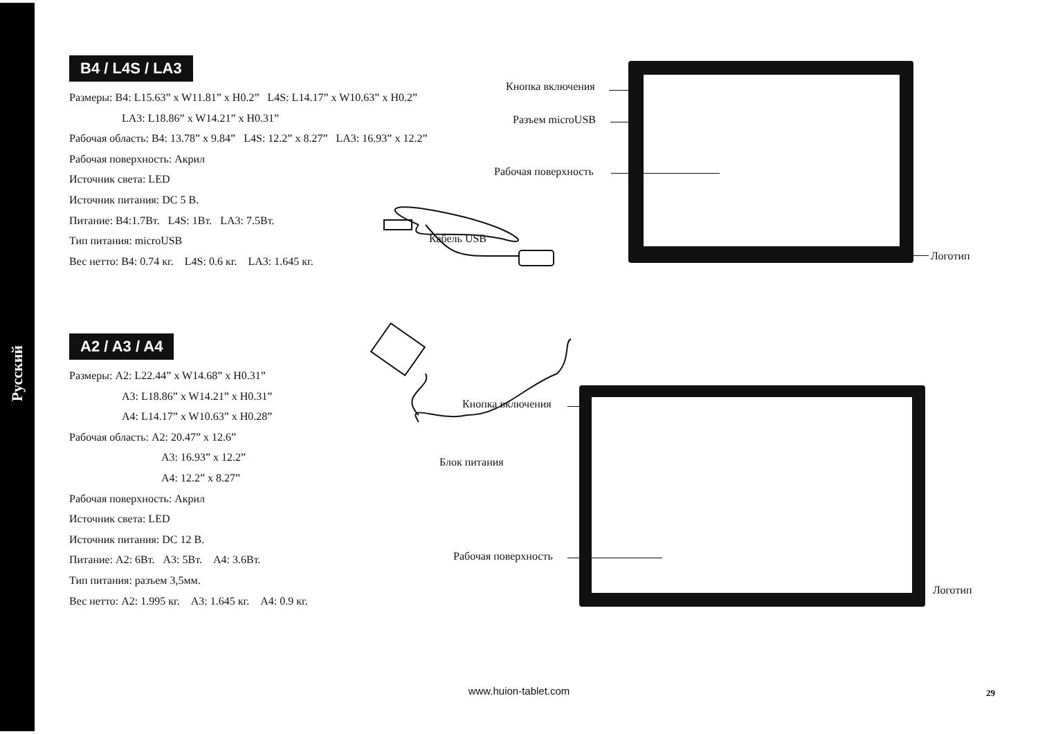Русский
B4 / L4S / LA3
Размеры: B4: L15.63” x W11.81” x H0.2” L4S: L14.17” x W10.63” x H0.2”
LA3: L18.86” x W14.21” x H0.31”
Рабочая область: B4: 13.78” x 9.84” L4S: 12.2” x 8.27” LA3: 16.93” x 12.2”
Рабочая поверхность: Акрил
Источник света: LED
Источник питания: DC 5 В.
Питание: B4:1.7Вт. L4S: 1Вт. LA3: 7.5Вт.
Тип питания: microUSB
Вес нетто: B4: 0.74 кг. L4S: 0.6 кг. LA3: 1.645 кг.
Кнопка включения
Разъем microUSB
Рабочая поверхность
Логотип
Кабель USB
A2 / A3 / A4
Размеры: A2: L22.44” x W14.68” x H0.31”
A3: L18.86” x W14.21” x H0.31”
A4: L14.17” x W10.63” x H0.28”
Рабочая область: A2: 20.47” x 12.6”
A3: 16.93” x 12.2”
A4: 12.2” x 8.27”
Рабочая поверхность: Акрил
Источник света: LED
Источник питания: DC 12 В.
Питание: A2: 6Вт. A3: 5Вт. A4: 3.6Вт.
Тип питания: разъем 3,5мм.
Вес нетто: A2: 1.995 кг. A3: 1.645 кг. A4: 0.9 кг.
Кнопка включения
Блок питания
Рабочая поверхность
Логотип
www.huion-tablet.com 29